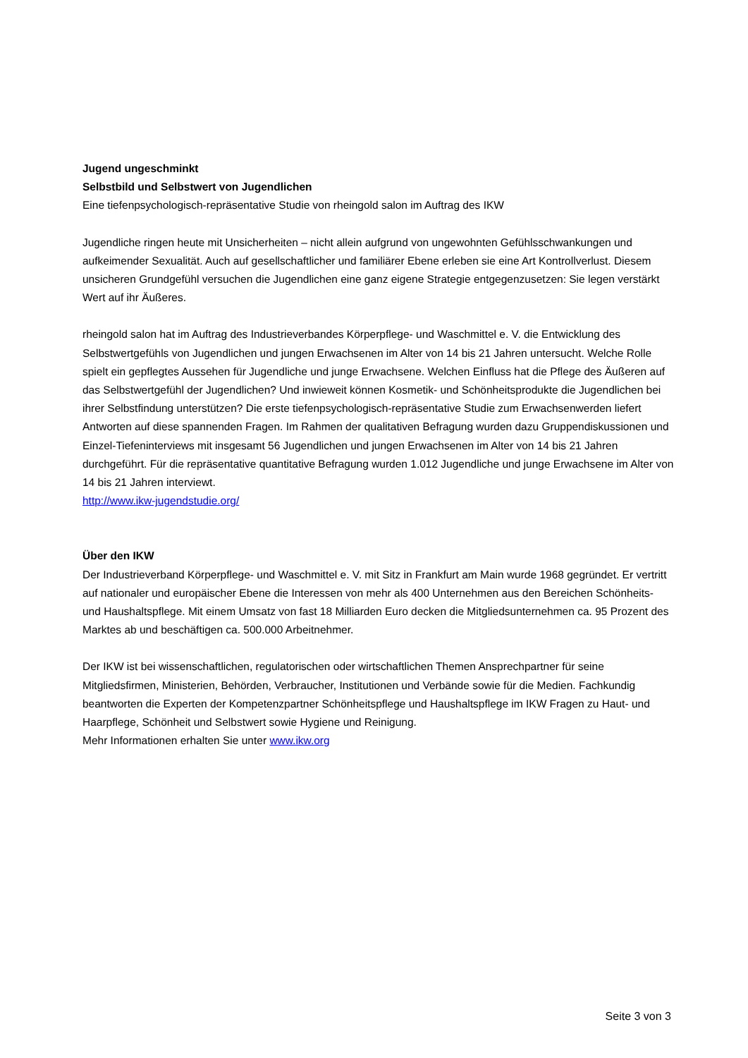Jugend ungeschminkt
Selbstbild und Selbstwert von Jugendlichen
Eine tiefenpsychologisch-repräsentative Studie von rheingold salon im Auftrag des IKW
Jugendliche ringen heute mit Unsicherheiten – nicht allein aufgrund von ungewohnten Gefühlsschwankungen und aufkeimender Sexualität. Auch auf gesellschaftlicher und familiärer Ebene erleben sie eine Art Kontrollverlust. Diesem unsicheren Grundgefühl versuchen die Jugendlichen eine ganz eigene Strategie entgegenzusetzen: Sie legen verstärkt Wert auf ihr Äußeres.
rheingold salon hat im Auftrag des Industrieverbandes Körperpflege- und Waschmittel e. V. die Entwicklung des Selbstwertgefühls von Jugendlichen und jungen Erwachsenen im Alter von 14 bis 21 Jahren untersucht. Welche Rolle spielt ein gepflegtes Aussehen für Jugendliche und junge Erwachsene. Welchen Einfluss hat die Pflege des Äußeren auf das Selbstwertgefühl der Jugendlichen? Und inwieweit können Kosmetik- und Schönheitsprodukte die Jugendlichen bei ihrer Selbstfindung unterstützen? Die erste tiefenpsychologisch-repräsentative Studie zum Erwachsenwerden liefert Antworten auf diese spannenden Fragen. Im Rahmen der qualitativen Befragung wurden dazu Gruppendiskussionen und Einzel-Tiefeninterviews mit insgesamt 56 Jugendlichen und jungen Erwachsenen im Alter von 14 bis 21 Jahren durchgeführt. Für die repräsentative quantitative Befragung wurden 1.012 Jugendliche und junge Erwachsene im Alter von 14 bis 21 Jahren interviewt.
http://www.ikw-jugendstudie.org/
Über den IKW
Der Industrieverband Körperpflege- und Waschmittel e. V. mit Sitz in Frankfurt am Main wurde 1968 gegründet. Er vertritt auf nationaler und europäischer Ebene die Interessen von mehr als 400 Unternehmen aus den Bereichen Schönheits- und Haushaltspflege. Mit einem Umsatz von fast 18 Milliarden Euro decken die Mitgliedsunternehmen ca. 95 Prozent des Marktes ab und beschäftigen ca. 500.000 Arbeitnehmer.
Der IKW ist bei wissenschaftlichen, regulatorischen oder wirtschaftlichen Themen Ansprechpartner für seine Mitgliedsfirmen, Ministerien, Behörden, Verbraucher, Institutionen und Verbände sowie für die Medien. Fachkundig beantworten die Experten der Kompetenzpartner Schönheitspflege und Haushaltspflege im IKW Fragen zu Haut- und Haarpflege, Schönheit und Selbstwert sowie Hygiene und Reinigung.
Mehr Informationen erhalten Sie unter www.ikw.org
Seite 3 von 3